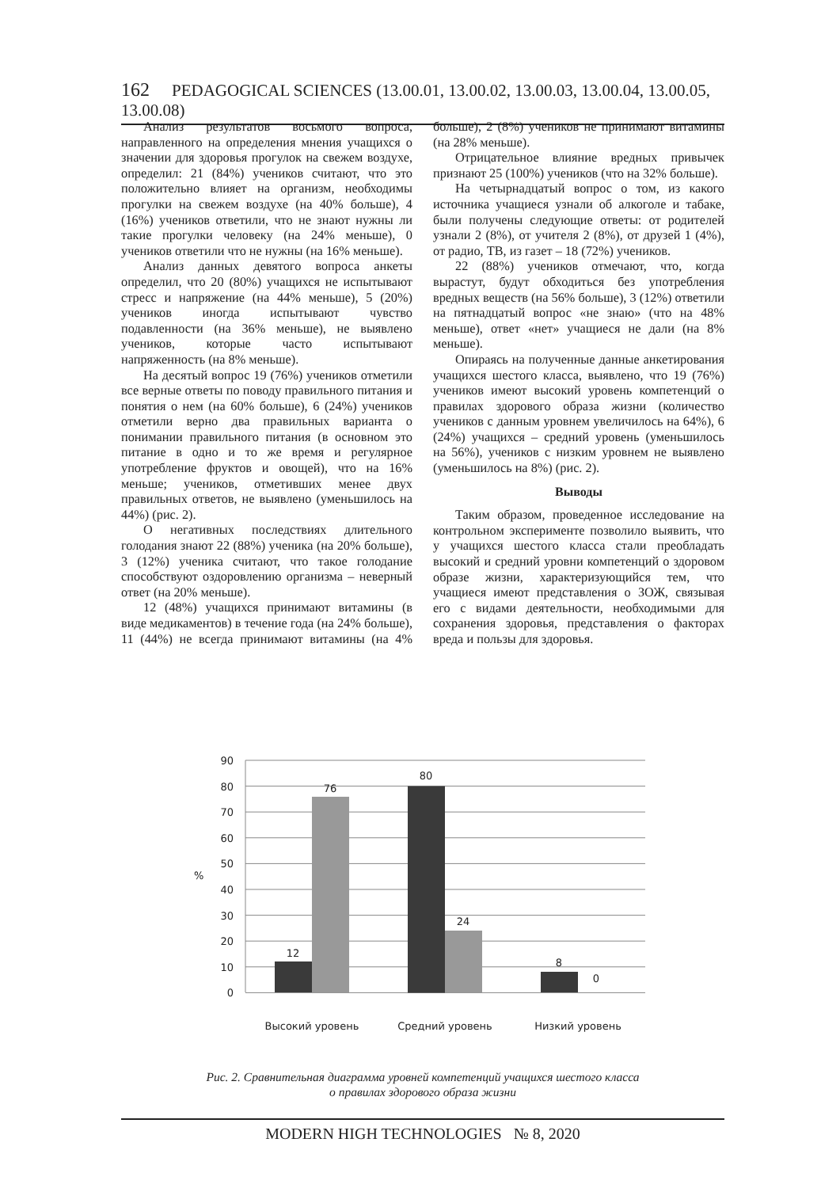162 PEDAGOGICAL SCIENCES (13.00.01, 13.00.02, 13.00.03, 13.00.04, 13.00.05, 13.00.08)
Анализ результатов восьмого вопроса, направленного на определения мнения учащихся о значении для здоровья прогулок на свежем воздухе, определил: 21 (84%) учеников считают, что это положительно влияет на организм, необходимы прогулки на свежем воздухе (на 40% больше), 4 (16%) учеников ответили, что не знают нужны ли такие прогулки человеку (на 24% меньше), 0 учеников ответили что не нужны (на 16% меньше).
Анализ данных девятого вопроса анкеты определил, что 20 (80%) учащихся не испытывают стресс и напряжение (на 44% меньше), 5 (20%) учеников иногда испытывают чувство подавленности (на 36% меньше), не выявлено учеников, которые часто испытывают напряженность (на 8% меньше).
На десятый вопрос 19 (76%) учеников отметили все верные ответы по поводу правильного питания и понятия о нем (на 60% больше), 6 (24%) учеников отметили верно два правильных варианта о понимании правильного питания (в основном это питание в одно и то же время и регулярное употребление фруктов и овощей), что на 16% меньше; учеников, отметивших менее двух правильных ответов, не выявлено (уменьшилось на 44%) (рис. 2).
О негативных последствиях длительного голодания знают 22 (88%) ученика (на 20% больше), 3 (12%) ученика считают, что такое голодание способствуют оздоровлению организма – неверный ответ (на 20% меньше).
12 (48%) учащихся принимают витамины (в виде медикаментов) в течение года (на 24% больше), 11 (44%) не всегда принимают витамины (на 4% больше), 2 (8%) учеников не принимают витамины (на 28% меньше).
Отрицательное влияние вредных привычек признают 25 (100%) учеников (что на 32% больше).
На четырнадцатый вопрос о том, из какого источника учащиеся узнали об алкоголе и табаке, были получены следующие ответы: от родителей узнали 2 (8%), от учителя 2 (8%), от друзей 1 (4%), от радио, ТВ, из газет – 18 (72%) учеников.
22 (88%) учеников отмечают, что, когда вырастут, будут обходиться без употребления вредных веществ (на 56% больше), 3 (12%) ответили на пятнадцатый вопрос «не знаю» (что на 48% меньше), ответ «нет» учащиеся не дали (на 8% меньше).
Опираясь на полученные данные анкетирования учащихся шестого класса, выявлено, что 19 (76%) учеников имеют высокий уровень компетенций о правилах здорового образа жизни (количество учеников с данным уровнем увеличилось на 64%), 6 (24%) учащихся – средний уровень (уменьшилось на 56%), учеников с низким уровнем не выявлено (уменьшилось на 8%) (рис. 2).
Выводы
Таким образом, проведенное исследование на контрольном эксперименте позволило выявить, что у учащихся шестого класса стали преобладать высокий и средний уровни компетенций о здоровом образе жизни, характеризующийся тем, что учащиеся имеют представления о ЗОЖ, связывая его с видами деятельности, необходимыми для сохранения здоровья, представления о факторах вреда и пользы для здоровья.
90
80
70
60
50
40
30
20
10
0
%
12
76
80
24
8
0
Высокий уровень
Средний уровень
Низкий уровень
Рис. 2. Сравнительная диаграмма уровней компетенций учащихся шестого класса
о правилах здорового образа жизни
MODERN HIGH TECHNOLOGIES № 8, 2020